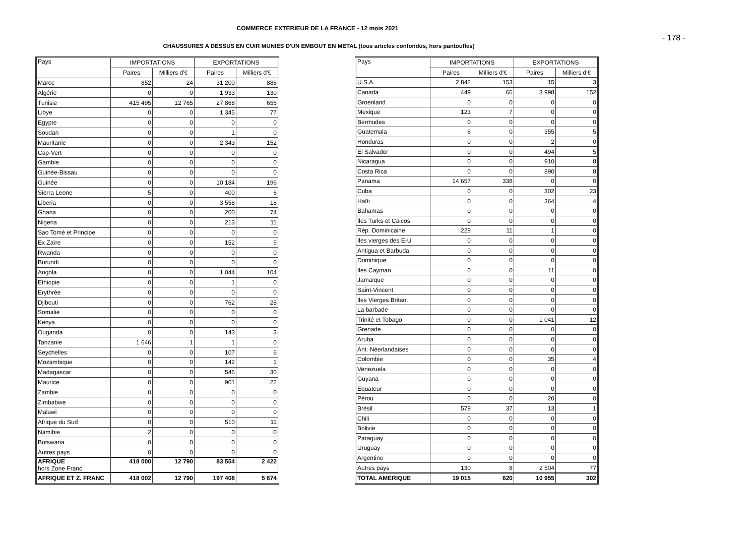COMMERCE EXTERIEUR DE LA FRANCE - 12 mois 2021
- 178 -
CHAUSSURES A DESSUS EN CUIR MUNIES D'UN EMBOUT EN METAL (tous articles confondus, hors pantoufles)
| Pays | IMPORTATIONS | | EXPORTATIONS | |
| --- | --- | --- | --- | --- |
| | Paires | Milliers d'€ | Paires | Milliers d'€ |
| Maroc | 852 | 24 | 31 200 | 888 |
| Algérie | 0 | 0 | 1 933 | 130 |
| Tunisie | 415 495 | 12 765 | 27 868 | 656 |
| Libye | 0 | 0 | 1 345 | 77 |
| Egypte | 0 | 0 | 0 | 0 |
| Soudan | 0 | 0 | 1 | 0 |
| Mauritanie | 0 | 0 | 2 343 | 152 |
| Cap-Vert | 0 | 0 | 0 | 0 |
| Gambie | 0 | 0 | 0 | 0 |
| Guinée-Bissau | 0 | 0 | 0 | 0 |
| Guinée | 0 | 0 | 10 184 | 196 |
| Sierra Leone | 5 | 0 | 400 | 6 |
| Liberia | 0 | 0 | 3 558 | 18 |
| Ghana | 0 | 0 | 200 | 74 |
| Nigeria | 0 | 0 | 213 | 11 |
| Sao Tomé et Principe | 0 | 0 | 0 | 0 |
| Ex Zaïre | 0 | 0 | 152 | 9 |
| Rwanda | 0 | 0 | 0 | 0 |
| Burundi | 0 | 0 | 0 | 0 |
| Angola | 0 | 0 | 1 044 | 104 |
| Ethiopie | 0 | 0 | 1 | 0 |
| Erythrée | 0 | 0 | 0 | 0 |
| Djibouti | 0 | 0 | 762 | 28 |
| Somalie | 0 | 0 | 0 | 0 |
| Kenya | 0 | 0 | 0 | 0 |
| Ouganda | 0 | 0 | 143 | 3 |
| Tanzanie | 1 646 | 1 | 1 | 0 |
| Seychelles | 0 | 0 | 107 | 6 |
| Mozambique | 0 | 0 | 142 | 1 |
| Madagascar | 0 | 0 | 546 | 30 |
| Maurice | 0 | 0 | 901 | 22 |
| Zambie | 0 | 0 | 0 | 0 |
| Zimbabwe | 0 | 0 | 0 | 0 |
| Malawi | 0 | 0 | 0 | 0 |
| Afrique du Sud | 0 | 0 | 510 | 11 |
| Namibie | 2 | 0 | 0 | 0 |
| Botswana | 0 | 0 | 0 | 0 |
| Autres pays | 0 | 0 | 0 | 0 |
| AFRIQUE hors Zone Franc | 418 000 | 12 790 | 83 554 | 2 422 |
| AFRIQUE ET Z. FRANC | 418 002 | 12 790 | 197 408 | 5 674 |
| Pays | IMPORTATIONS | | EXPORTATIONS | |
| --- | --- | --- | --- | --- |
| | Paires | Milliers d'€ | Paires | Milliers d'€ |
| U.S.A. | 2 842 | 153 | 15 | 3 |
| Canada | 449 | 66 | 3 998 | 152 |
| Groenland | 0 | 0 | 0 | 0 |
| Mexique | 123 | 7 | 0 | 0 |
| Bermudes | 0 | 0 | 0 | 0 |
| Guatemala | 6 | 0 | 355 | 5 |
| Honduras | 0 | 0 | 2 | 0 |
| El Salvador | 0 | 0 | 494 | 5 |
| Nicaragua | 0 | 0 | 910 | 8 |
| Costa Rica | 0 | 0 | 890 | 8 |
| Panama | 14 657 | 338 | 0 | 0 |
| Cuba | 0 | 0 | 302 | 23 |
| Haïti | 0 | 0 | 364 | 4 |
| Bahamas | 0 | 0 | 0 | 0 |
| Iles Turks et Caicos | 0 | 0 | 0 | 0 |
| Rép. Dominicaine | 229 | 11 | 1 | 0 |
| Iles vierges des E-U | 0 | 0 | 0 | 0 |
| Antigua et Barbuda | 0 | 0 | 0 | 0 |
| Dominique | 0 | 0 | 0 | 0 |
| Iles Cayman | 0 | 0 | 11 | 0 |
| Jamaïque | 0 | 0 | 0 | 0 |
| Saint-Vincent | 0 | 0 | 0 | 0 |
| Iles Vierges Britan. | 0 | 0 | 0 | 0 |
| La barbade | 0 | 0 | 0 | 0 |
| Trinité et Tobago | 0 | 0 | 1 041 | 12 |
| Grenade | 0 | 0 | 0 | 0 |
| Aruba | 0 | 0 | 0 | 0 |
| Ant. Néerlandaises | 0 | 0 | 0 | 0 |
| Colombie | 0 | 0 | 35 | 4 |
| Venezuela | 0 | 0 | 0 | 0 |
| Guyana | 0 | 0 | 0 | 0 |
| Equateur | 0 | 0 | 0 | 0 |
| Pérou | 0 | 0 | 20 | 0 |
| Brésil | 579 | 37 | 13 | 1 |
| Chili | 0 | 0 | 0 | 0 |
| Bolivie | 0 | 0 | 0 | 0 |
| Paraguay | 0 | 0 | 0 | 0 |
| Uruguay | 0 | 0 | 0 | 0 |
| Argentine | 0 | 0 | 0 | 0 |
| Autres pays | 130 | 8 | 2 504 | 77 |
| TOTAL AMERIQUE | 19 015 | 620 | 10 955 | 302 |